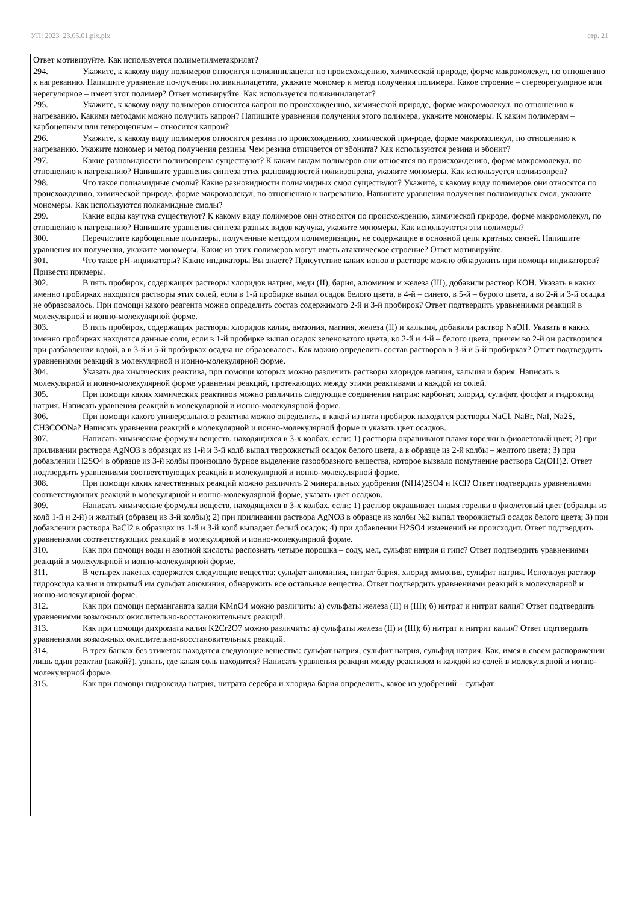УП: 2023_23.05.01.plx.plx стр. 21
Ответ мотивируйте. Как используется полиметилметакрилат?
294. Укажите, к какому виду полимеров относится поливинилацетат по происхождению, химической природе, форме макромолекул, по отношению к нагреванию. Напишите уравнение по-лучения поливинилацетата, укажите мономер и метод получения полимера. Какое строение – стереорегулярное или нерегулярное – имеет этот полимер? Ответ мотивируйте. Как используется поливинилацетат?
295. Укажите, к какому виду полимеров относится капрон по происхождению, химической природе, форме макромолекул, по отношению к нагреванию. Какими методами можно получить капрон? Напишите уравнения получения этого полимера, укажите мономеры. К каким полимерам – карбоцепным или гетероцепным – относится капрон?
296. Укажите, к какому виду полимеров относится резина по происхождению, химической при-роде, форме макромолекул, по отношению к нагреванию. Укажите мономер и метод получения резины. Чем резина отличается от эбонита? Как используются резина и эбонит?
297. Какие разновидности полиизопрена существуют? К каким видам полимеров они относятся по происхождению, форме макромолекул, по отношению к нагреванию? Напишите уравнения синтеза этих разновидностей полиизопрена, укажите мономеры. Как используется полиизопрен?
298. Что такое полиамидные смолы? Какие разновидности полиамидных смол существуют? Укажите, к какому виду полимеров они относятся по происхождению, химической природе, форме макромолекул, по отношению к нагреванию. Напишите уравнения получения полиамидных смол, укажите мономеры. Как используются полиамидные смолы?
299. Какие виды каучука существуют? К какому виду полимеров они относятся по происхождению, химической природе, форме макромолекул, по отношению к нагреванию? Напишите уравнения синтеза разных видов каучука, укажите мономеры. Как используются эти полимеры?
300. Перечислите карбоцепные полимеры, полученные методом полимеризации, не содержащие в основной цепи кратных связей. Напишите уравнения их получения, укажите мономеры. Какие из этих полимеров могут иметь атактическое строение? Ответ мотивируйте.
301. Что такое pH-индикаторы? Какие индикаторы Вы знаете? Присутствие каких ионов в растворе можно обнаружить при помощи индикаторов? Привести примеры.
302. В пять пробирок, содержащих растворы хлоридов натрия, меди (II), бария, алюминия и железа (III), добавили раствор KOH. Указать в каких именно пробирках находятся растворы этих солей, если в 1-й пробирке выпал осадок белого цвета, в 4-й – синего, в 5-й – бурого цвета, а во 2-й и 3-й осадка не образовалось. При помощи какого реагента можно определить состав содержимого 2-й и 3-й пробирок? Ответ подтвердить уравнениями реакций в молекулярной и ионно-молекулярной форме.
303. В пять пробирок, содержащих растворы хлоридов калия, аммония, магния, железа (II) и кальция, добавили раствор NaOH. Указать в каких именно пробирках находятся данные соли, если в 1-й пробирке выпал осадок зеленоватого цвета, во 2-й и 4-й – белого цвета, причем во 2-й он растворился при разбавлении водой, а в 3-й и 5-й пробирках осадка не образовалось. Как можно определить состав растворов в 3-й и 5-й пробирках? Ответ подтвердить уравнениями реакций в молекулярной и ионно-молекулярной форме.
304. Указать два химических реактива, при помощи которых можно различить растворы хлоридов магния, кальция и бария. Написать в молекулярной и ионно-молекулярной форме уравнения реакций, протекающих между этими реактивами и каждой из солей.
305. При помощи каких химических реактивов можно различить следующие соединения натрия: карбонат, хлорид, сульфат, фосфат и гидроксид натрия. Написать уравнения реакций в молекулярной и ионно-молекулярной форме.
306. При помощи какого универсального реактива можно определить, в какой из пяти пробирок находятся растворы NaCl, NaBr, NaI, Na2S, CH3COONa? Написать уравнения реакций в молекулярной и ионно-молекулярной форме и указать цвет осадков.
307. Написать химические формулы веществ, находящихся в 3-х колбах, если: 1) растворы окрашивают пламя горелки в фиолетовый цвет; 2) при приливании раствора AgNO3 в образцах из 1-й и 3-й колб выпал творожистый осадок белого цвета, а в образце из 2-й колбы – желтого цвета; 3) при добавлении H2SO4 в образце из 3-й колбы произошло бурное выделение газообразного вещества, которое вызвало помутнение раствора Ca(OH)2. Ответ подтвердить уравнениями соответствующих реакций в молекулярной и ионно-молекулярной форме.
308. При помощи каких качественных реакций можно различить 2 минеральных удобрения (NH4)2SO4 и KCl? Ответ подтвердить уравнениями соответствующих реакций в молекулярной и ионно-молекулярной форме, указать цвет осадков.
309. Написать химические формулы веществ, находящихся в 3-х колбах, если: 1) раствор окрашивает пламя горелки в фиолетовый цвет (образцы из колб 1-й и 2-й) и желтый (образец из 3-й колбы); 2) при приливании раствора AgNO3 в образце из колбы №2 выпал творожистый осадок белого цвета; 3) при добавлении раствора BaCl2 в образцах из 1-й и 3-й колб выпадает белый осадок; 4) при добавлении H2SO4 изменений не происходит. Ответ подтвердить уравнениями соответствующих реакций в молекулярной и ионно-молекулярной форме.
310. Как при помощи воды и азотной кислоты распознать четыре порошка – соду, мел, сульфат натрия и гипс? Ответ подтвердить уравнениями реакций в молекулярной и ионно-молекулярной форме.
311. В четырех пакетах содержатся следующие вещества: сульфат алюминия, нитрат бария, хлорид аммония, сульфит натрия. Используя раствор гидроксида калия и открытый им сульфат алюминия, обнаружить все остальные вещества. Ответ подтвердить уравнениями реакций в молекулярной и ионно-молекулярной форме.
312. Как при помощи перманганата калия KMnO4 можно различить: а) сульфаты железа (II) и (III); б) нитрат и нитрит калия? Ответ подтвердить уравнениями возможных окислительно-восстановительных реакций.
313. Как при помощи дихромата калия K2Cr2O7 можно различить: а) сульфаты железа (II) и (III); б) нитрат и нитрит калия? Ответ подтвердить уравнениями возможных окислительно-восстановительных реакций.
314. В трех банках без этикеток находятся следующие вещества: сульфат натрия, сульфит натрия, сульфид натрия. Как, имея в своем распоряжении лишь один реактив (какой?), узнать, где какая соль находится? Написать уравнения реакции между реактивом и каждой из солей в молекулярной и ионно-молекулярной форме.
315. Как при помощи гидроксида натрия, нитрата серебра и хлорида бария определить, какое из удобрений – сульфат